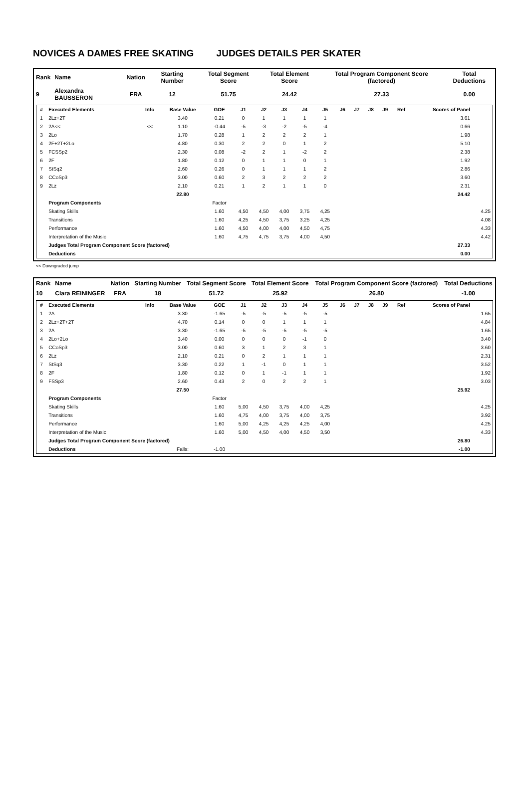NOVICES A DAMES FREE SKATING JUDGES DETAILS PER SKATER
| Rank | Name | Nation | Starting Number | Total Segment Score | Total Element Score | Total Program Component Score (factored) | Total Deductions |
| --- | --- | --- | --- | --- | --- | --- | --- |
| 9 | Alexandra BAUSSERON | FRA | 12 | 51.75 | 24.42 | 27.33 | 0.00 |
| # | Executed Elements | Info | Base Value | GOE | J1 | J2 | J3 | J4 | J5 | J6 | J7 | J8 | J9 | Ref | Scores of Panel | |
| --- | --- | --- | --- | --- | --- | --- | --- | --- | --- | --- | --- | --- | --- | --- | --- | --- |
| 1 | 2Lz+2T | | 3.40 | 0.21 | 0 | 1 | 1 | 1 | 1 | | | | | | 3.61 | |
| 2 | 2A<< | << | 1.10 | -0.44 | -5 | -3 | -2 | -5 | -4 | | | | | | 0.66 | |
| 3 | 2Lo | | 1.70 | 0.28 | 1 | 2 | 2 | 2 | 1 | | | | | | 1.98 | |
| 4 | 2F+2T+2Lo | | 4.80 | 0.30 | 2 | 2 | 0 | 1 | 2 | | | | | | 5.10 | |
| 5 | FCSSp2 | | 2.30 | 0.08 | -2 | 2 | 1 | -2 | 2 | | | | | | 2.38 | |
| 6 | 2F | | 1.80 | 0.12 | 0 | 1 | 1 | 0 | 1 | | | | | | 1.92 | |
| 7 | StSq2 | | 2.60 | 0.26 | 0 | 1 | 1 | 1 | 2 | | | | | | 2.86 | |
| 8 | CCoSp3 | | 3.00 | 0.60 | 2 | 3 | 2 | 2 | 2 | | | | | | 3.60 | |
| 9 | 2Lz | | 2.10 | 0.21 | 1 | 2 | 1 | 1 | 0 | | | | | | 2.31 | |
| | | | 22.80 | | | | | | | | | | | | 24.42 | |
| | Program Components | | | Factor | | | | | | | | | | | | |
| | Skating Skills | | | 1.60 | 4,50 | 4,50 | 4,00 | 3,75 | 4,25 | | | | | | | 4.25 |
| | Transitions | | | 1.60 | 4,25 | 4,50 | 3,75 | 3,25 | 4,25 | | | | | | | 4.08 |
| | Performance | | | 1.60 | 4,50 | 4,00 | 4,00 | 4,50 | 4,75 | | | | | | | 4.33 |
| | Interpretation of the Music | | | 1.60 | 4,75 | 4,75 | 3,75 | 4,00 | 4,50 | | | | | | | 4.42 |
| | Judges Total Program Component Score (factored) | | | | | | | | | | | | | | 27.33 | |
| | Deductions | | | | | | | | | | | | | | 0.00 | |
<< Downgraded jump
| Rank | Name | Nation | Starting Number | Total Segment Score | Total Element Score | Total Program Component Score (factored) | Total Deductions |
| --- | --- | --- | --- | --- | --- | --- | --- |
| 10 | Clara REININGER | FRA | 18 | 51.72 | 25.92 | 26.80 | -1.00 |
| # | Executed Elements | Info | Base Value | GOE | J1 | J2 | J3 | J4 | J5 | J6 | J7 | J8 | J9 | Ref | Scores of Panel | |
| --- | --- | --- | --- | --- | --- | --- | --- | --- | --- | --- | --- | --- | --- | --- | --- | --- |
| 1 | 2A | | 3.30 | -1.65 | -5 | -5 | -5 | -5 | -5 | | | | | | | 1.65 |
| 2 | 2Lz+2T+2T | | 4.70 | 0.14 | 0 | 0 | 1 | 1 | 1 | | | | | | | 4.84 |
| 3 | 2A | | 3.30 | -1.65 | -5 | -5 | -5 | -5 | -5 | | | | | | | 1.65 |
| 4 | 2Lo+2Lo | | 3.40 | 0.00 | 0 | 0 | 0 | -1 | 0 | | | | | | | 3.40 |
| 5 | CCoSp3 | | 3.00 | 0.60 | 3 | 1 | 2 | 3 | 1 | | | | | | | 3.60 |
| 6 | 2Lz | | 2.10 | 0.21 | 0 | 2 | 1 | 1 | 1 | | | | | | | 2.31 |
| 7 | StSq3 | | 3.30 | 0.22 | 1 | -1 | 0 | 1 | 1 | | | | | | | 3.52 |
| 8 | 2F | | 1.80 | 0.12 | 0 | 1 | -1 | 1 | 1 | | | | | | | 1.92 |
| 9 | FSSp3 | | 2.60 | 0.43 | 2 | 0 | 2 | 2 | 1 | | | | | | | 3.03 |
| | | | 27.50 | | | | | | | | | | | | 25.92 | |
| | Program Components | | | Factor | | | | | | | | | | | | |
| | Skating Skills | | | 1.60 | 5,00 | 4,50 | 3,75 | 4,00 | 4,25 | | | | | | | 4.25 |
| | Transitions | | | 1.60 | 4,75 | 4,00 | 3,75 | 4,00 | 3,75 | | | | | | | 3.92 |
| | Performance | | | 1.60 | 5,00 | 4,25 | 4,25 | 4,25 | 4,00 | | | | | | | 4.25 |
| | Interpretation of the Music | | | 1.60 | 5,00 | 4,50 | 4,00 | 4,50 | 3,50 | | | | | | | 4.33 |
| | Judges Total Program Component Score (factored) | | | | | | | | | | | | | | 26.80 | |
| | Deductions | | Falls: | -1.00 | | | | | | | | | | | -1.00 | |